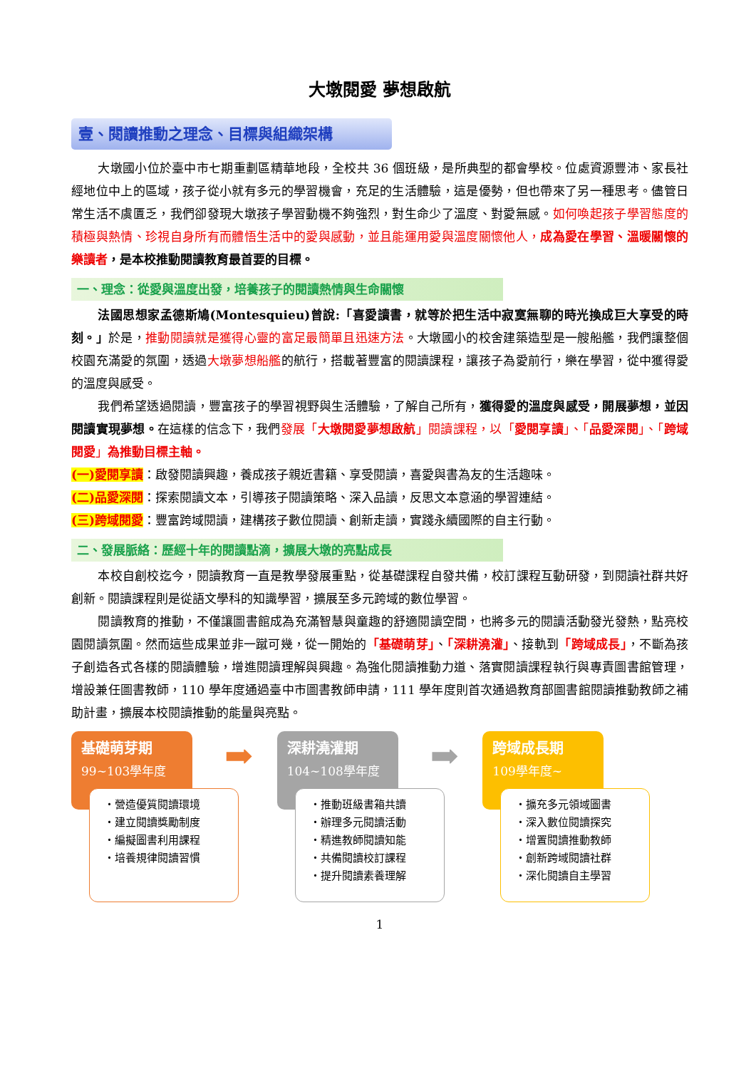大墩閱愛 夢想啟航
壹、閱讀推動之理念、目標與組織架構
大墩國小位於臺中市七期重劃區精華地段，全校共 36 個班級，是所典型的都會學校。位處資源豐沛、家長社經地位中上的區域，孩子從小就有多元的學習機會，充足的生活體驗，這是優勢，但也帶來了另一種思考。儘管日常生活不虞匱乏，我們卻發現大墩孩子學習動機不夠強烈，對生命少了溫度、對愛無感。如何喚起孩子學習態度的積極與熱情、珍視自身所有而體悟生活中的愛與感動，並且能運用愛與溫度關懷他人，成為愛在學習、溫暖關懷的樂讀者，是本校推動閱讀教育最首要的目標。
一、理念：從愛與溫度出發，培養孩子的閱讀熱情與生命關懷
法國思想家孟德斯鳩(Montesquieu)曾說:「喜愛讀書，就等於把生活中寂寞無聊的時光換成巨大享受的時刻。」於是，推動閱讀就是獲得心靈的富足最簡單且迅速方法。大墩國小的校舍建築造型是一艘船艦，我們讓整個校園充滿愛的氛圍，透過大墩夢想船艦的航行，搭載著豐富的閱讀課程，讓孩子為愛前行，樂在學習，從中獲得愛的溫度與感受。
我們希望透過閱讀，豐富孩子的學習視野與生活體驗，了解自己所有，獲得愛的溫度與感受，開展夢想，並因閱讀實現夢想。在這樣的信念下，我們發展「大墩閱愛夢想啟航」閱讀課程，以「愛閱享讀」、「品愛深閱」、「跨域閱愛」為推動目標主軸。
(一)愛閱享讀：啟發閱讀興趣，養成孩子親近書籍、享受閱讀，喜愛與書為友的生活趣味。
(二)品愛深閱：探索閱讀文本，引導孩子閱讀策略、深入品讀，反思文本意涵的學習連結。
(三)跨域閱愛：豐富跨域閱讀，建構孩子數位閱讀、創新走讀，實踐永續國際的自主行動。
二、發展脈絡：歷經十年的閱讀點滴，擴展大墩的亮點成長
本校自創校迄今，閱讀教育一直是教學發展重點，從基礎課程自發共備，校訂課程互動研發，到閱讀社群共好創新。閱讀課程則是從語文學科的知識學習，擴展至多元跨域的數位學習。
閱讀教育的推動，不僅讓圖書館成為充滿智慧與童趣的舒適閱讀空間，也將多元的閱讀活動發光發熱，點亮校園閱讀氛圍。然而這些成果並非一蹴可幾，從一開始的「基礎萌芽」、「深耕澆灌」、接軌到「跨域成長」，不斷為孩子創造各式各樣的閱讀體驗，增進閱讀理解與興趣。為強化閱讀推動力道、落實閱讀課程執行與專責圖書館管理，增設兼任圖書教師，110 學年度通過臺中市圖書教師申請，111 學年度則首次通過教育部圖書館閱讀推動教師之補助計畫，擴展本校閱讀推動的能量與亮點。
基礎萌芽期
99~103學年度
➡
・營造優質閱讀環境
・建立閱讀獎勵制度
・編擬圖書利用課程
・培養規律閱讀習慣
深耕澆灌期
104~108學年度
➡
・推動班級書箱共讀
・辦理多元閱讀活動
・精進教師閱讀知能
・共備閱讀校訂課程
・提升閱讀素養理解
跨域成長期
109學年度~
・擴充多元領域圖書
・深入數位閱讀探究
・增置閱讀推動教師
・創新跨域閱讀社群
・深化閱讀自主學習
1